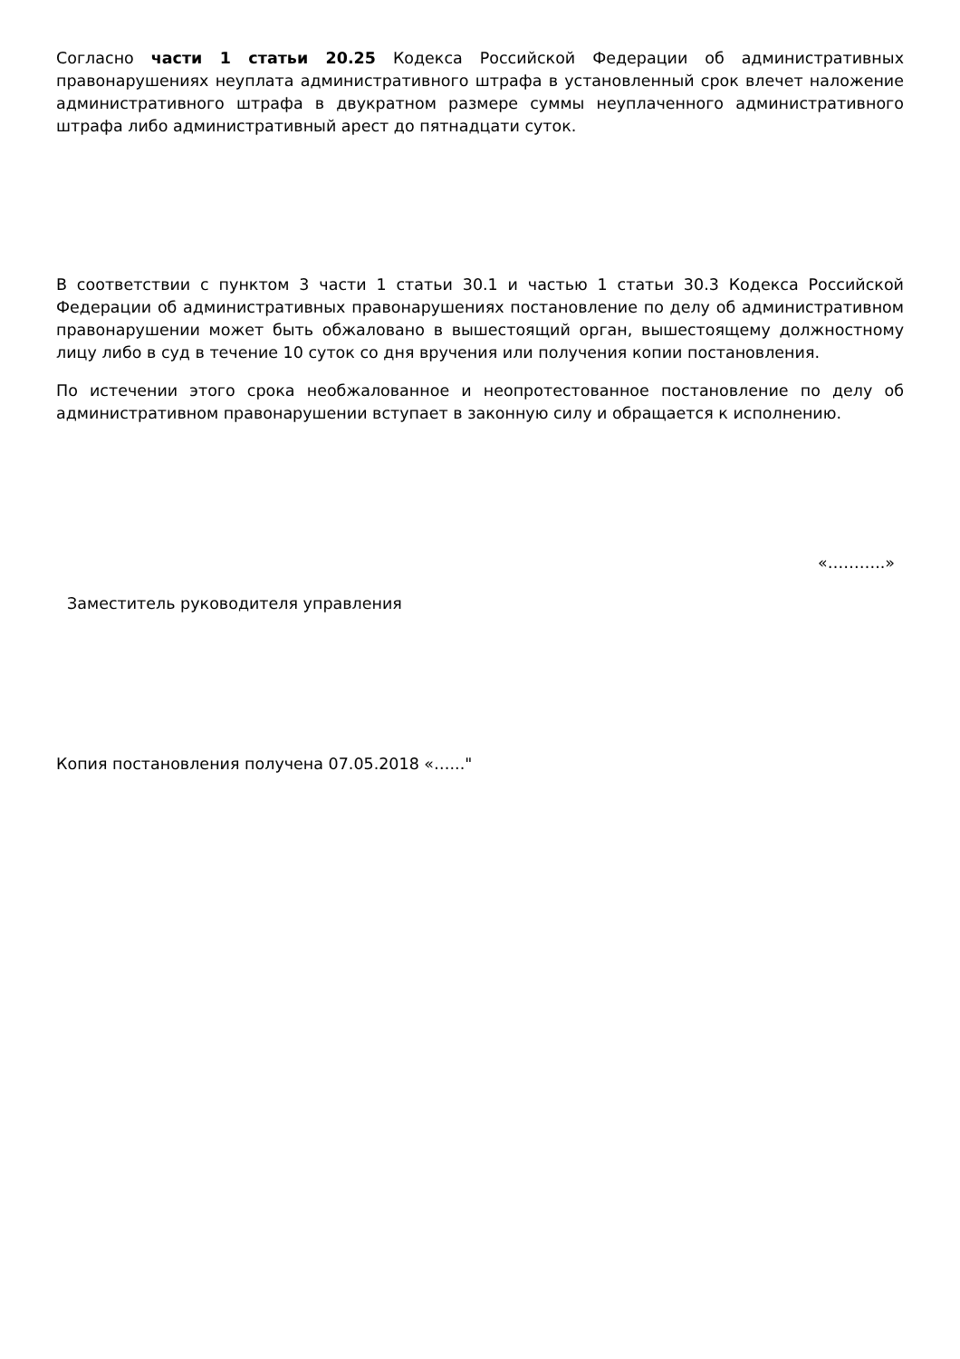Согласно части 1 статьи 20.25 Кодекса Российской Федерации об административных правонарушениях неуплата административного штрафа в установленный срок влечет наложение административного штрафа в двукратном размере суммы неуплаченного административного штрафа либо административный арест до пятнадцати суток.
В соответствии с пунктом 3 части 1 статьи 30.1 и частью 1 статьи 30.3 Кодекса Российской Федерации об административных правонарушениях постановление по делу об административном правонарушении может быть обжаловано в вышестоящий орган, вышестоящему должностному лицу либо в суд в течение 10 суток со дня вручения или получения копии постановления.
По истечении этого срока необжалованное и неопротестованное постановление по делу об административном правонарушении вступает в законную силу и обращается к исполнению.
«………..»
Заместитель руководителя управления
Копия постановления получена 07.05.2018 «…..."